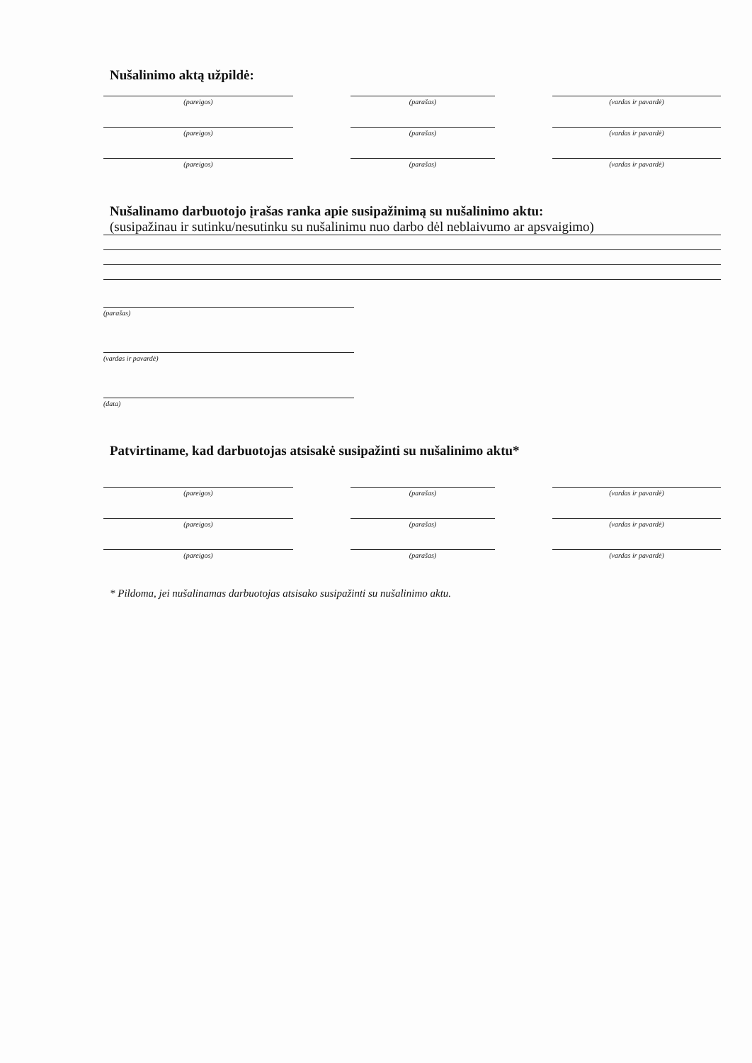Nušalinimo aktą užpildė:
(pareigos) (parašas) (vardas ir pavardė)
(pareigos) (parašas) (vardas ir pavardė)
(pareigos) (parašas) (vardas ir pavardė)
Nušalinamo darbuotojo įrašas ranka apie susipažinimą su nušalinimo aktu:
(susipažinau ir sutinku/nesutinku su nušalinimu nuo darbo dėl neblaivumo ar apsvaigimo)
(parašas)
(vardas ir pavardė)
(data)
Patvirtiname, kad darbuotojas atsisakė susipažinti su nušalinimo aktu*
(pareigos) (parašas) (vardas ir pavardė)
(pareigos) (parašas) (vardas ir pavardė)
(pareigos) (parašas) (vardas ir pavardė)
* Pildoma, jei nušalinamas darbuotojas atsisako susipažinti su nušalinimo aktu.